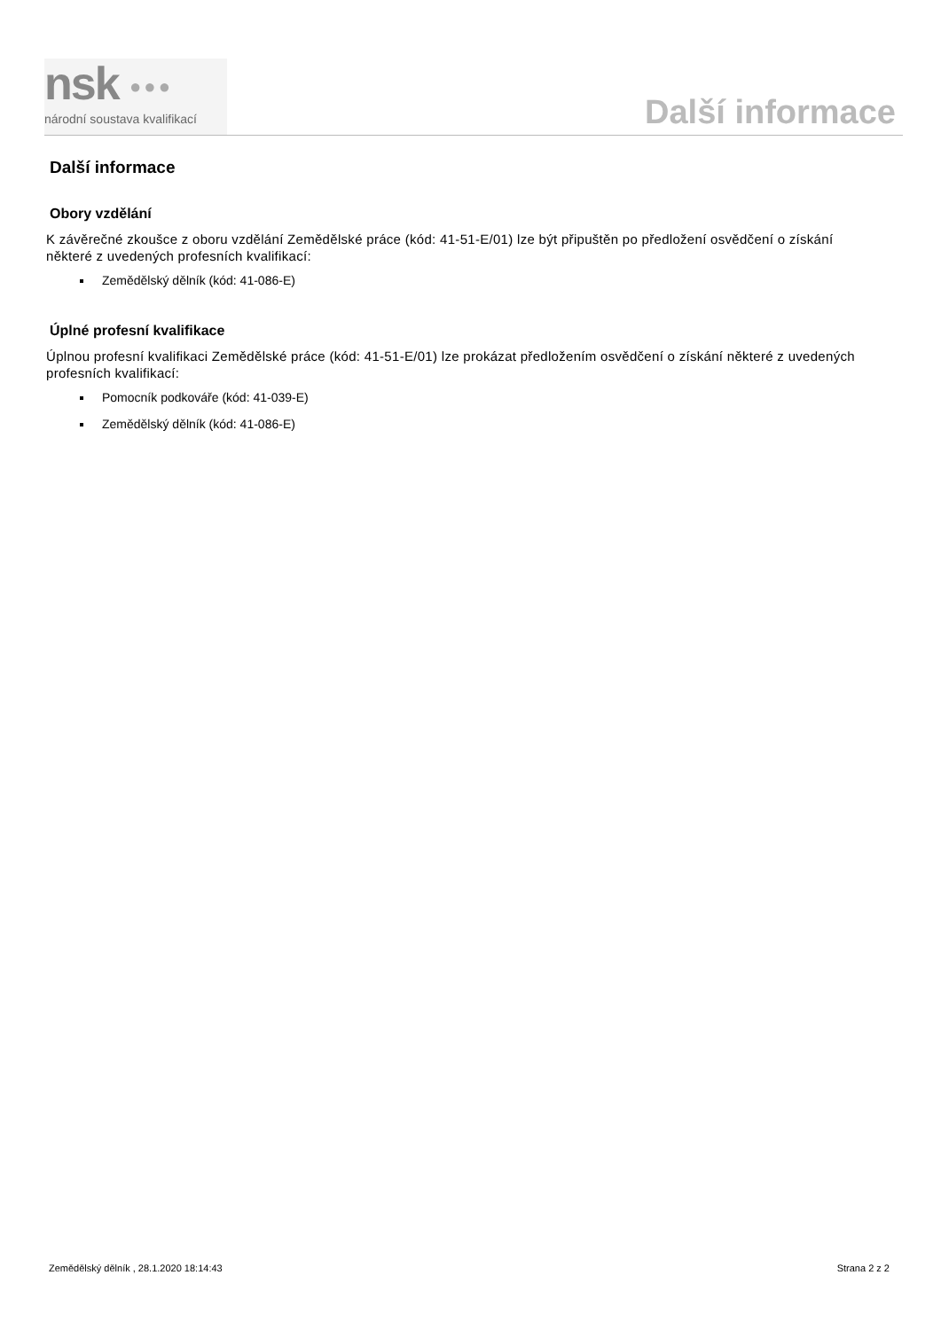nsk ●●●
národní soustava kvalifikací
Další informace
Další informace
Obory vzdělání
K závěrečné zkoušce z oboru vzdělání Zemědělské práce (kód: 41-51-E/01) lze být připuštěn po předložení osvědčení o získání některé z uvedených profesních kvalifikací:
Zemědělský dělník (kód: 41-086-E)
Úplné profesní kvalifikace
Úplnou profesní kvalifikaci Zemědělské práce (kód: 41-51-E/01) lze prokázat předložením osvědčení o získání některé z uvedených profesních kvalifikací:
Pomocník podkováře (kód: 41-039-E)
Zemědělský dělník (kód: 41-086-E)
Zemědělský dělník , 28.1.2020 18:14:43 Strana 2 z 2